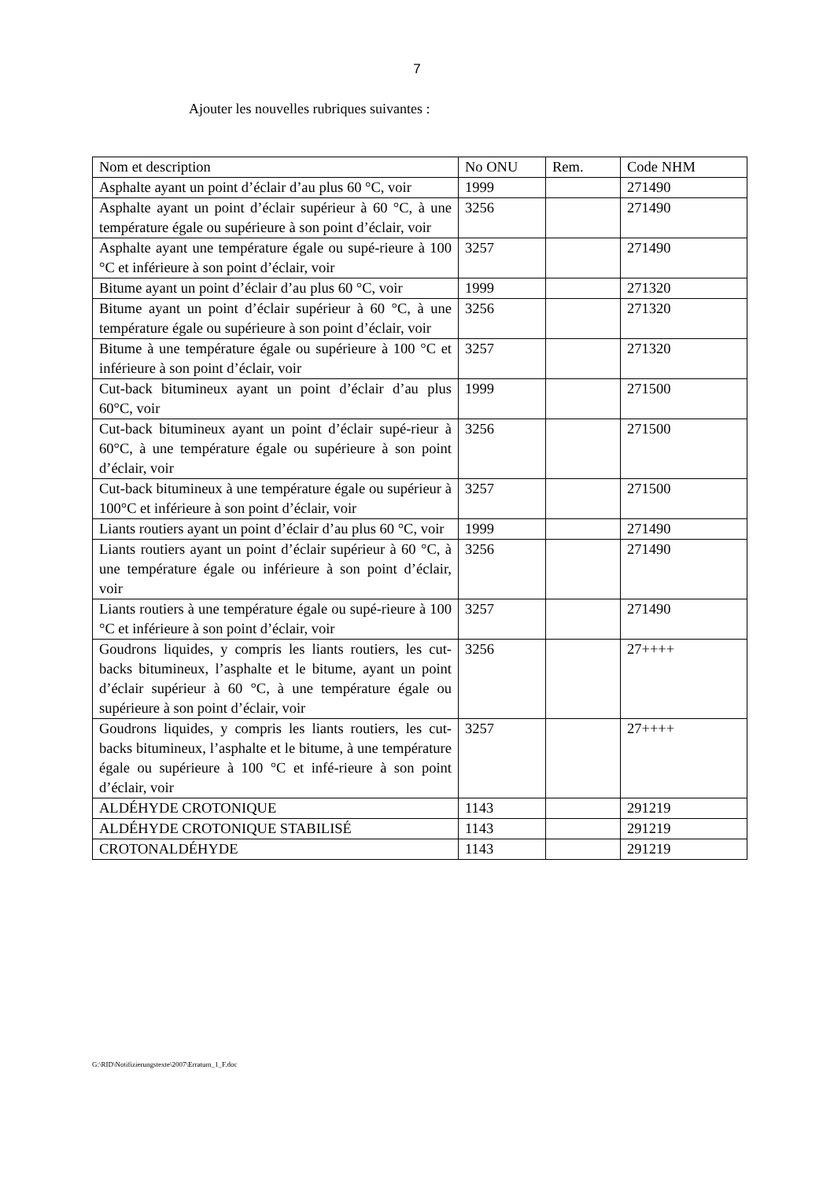7
Ajouter les nouvelles rubriques suivantes :
| Nom et description | No ONU | Rem. | Code NHM |
| --- | --- | --- | --- |
| Asphalte ayant un point d’éclair d’au plus 60 °C, voir | 1999 | | 271490 |
| Asphalte ayant un point d’éclair supérieur à 60 °C, à une température égale ou supérieure à son point d’éclair, voir | 3256 | | 271490 |
| Asphalte ayant une température égale ou supé-rieure à 100 °C et inférieure à son point d’éclair, voir | 3257 | | 271490 |
| Bitume ayant un point d’éclair d’au plus 60 °C, voir | 1999 | | 271320 |
| Bitume ayant un point d’éclair supérieur à 60 °C, à une température égale ou supérieure à son point d’éclair, voir | 3256 | | 271320 |
| Bitume à une température égale ou supérieure à 100 °C et inférieure à son point d’éclair, voir | 3257 | | 271320 |
| Cut-back bitumineux ayant un point d’éclair d’au plus 60°C, voir | 1999 | | 271500 |
| Cut-back bitumineux ayant un point d’éclair supé-rieur à 60°C, à une température égale ou supérieure à son point d’éclair, voir | 3256 | | 271500 |
| Cut-back bitumineux à une température égale ou supérieur à 100°C et inférieure à son point d’éclair, voir | 3257 | | 271500 |
| Liants routiers ayant un point d’éclair d’au plus 60 °C, voir | 1999 | | 271490 |
| Liants routiers ayant un point d’éclair supérieur à 60 °C, à une température égale ou inférieure à son point d’éclair, voir | 3256 | | 271490 |
| Liants routiers à une température égale ou supé-rieure à 100 °C et inférieure à son point d’éclair, voir | 3257 | | 271490 |
| Goudrons liquides, y compris les liants routiers, les cut-backs bitumineux, l’asphalte et le bitume, ayant un point d’éclair supérieur à 60 °C, à une température égale ou supérieure à son point d’éclair, voir | 3256 | | 27++++ |
| Goudrons liquides, y compris les liants routiers, les cut-backs bitumineux, l’asphalte et le bitume, à une température égale ou supérieure à 100 °C et infé-rieure à son point d’éclair, voir | 3257 | | 27++++ |
| ALDÉHYDE CROTONIQUE | 1143 | | 291219 |
| ALDÉHYDE CROTONIQUE STABILISÉ | 1143 | | 291219 |
| CROTONALDÉHYDE | 1143 | | 291219 |
G:\RID\Notifizierungstexte\2007\Erratum_1_F.doc